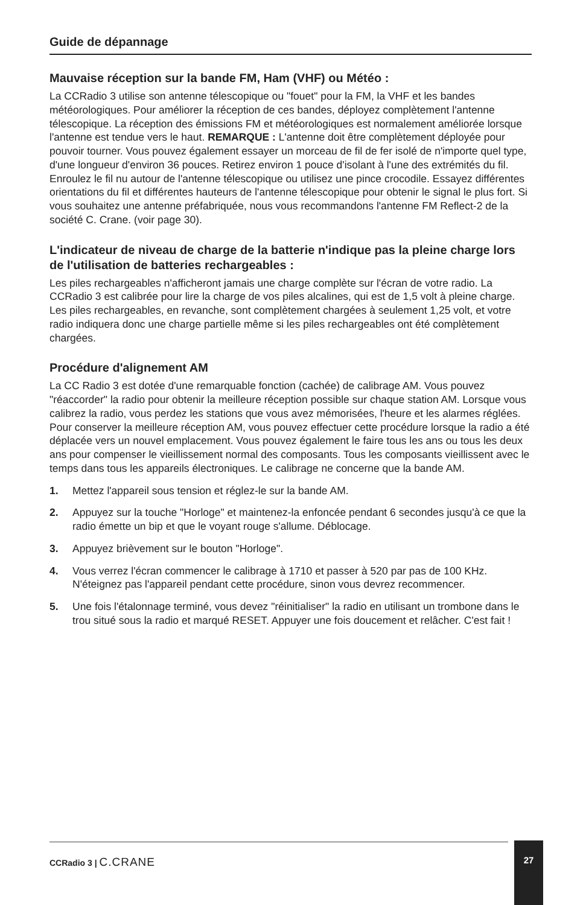Guide de dépannage
Mauvaise réception sur la bande FM, Ham (VHF) ou Météo :
La CCRadio 3 utilise son antenne télescopique ou "fouet" pour la FM, la VHF et les bandes météorologiques. Pour améliorer la réception de ces bandes, déployez complètement l'antenne télescopique. La réception des émissions FM et météorologiques est normalement améliorée lorsque l'antenne est tendue vers le haut. REMARQUE : L'antenne doit être complètement déployée pour pouvoir tourner. Vous pouvez également essayer un morceau de fil de fer isolé de n'importe quel type, d'une longueur d'environ 36 pouces. Retirez environ 1 pouce d'isolant à l'une des extrémités du fil. Enroulez le fil nu autour de l'antenne télescopique ou utilisez une pince crocodile. Essayez différentes orientations du fil et différentes hauteurs de l'antenne télescopique pour obtenir le signal le plus fort. Si vous souhaitez une antenne préfabriquée, nous vous recommandons l'antenne FM Reflect-2 de la société C. Crane. (voir page 30).
L'indicateur de niveau de charge de la batterie n'indique pas la pleine charge lors de l'utilisation de batteries rechargeables :
Les piles rechargeables n'afficheront jamais une charge complète sur l'écran de votre radio. La CCRadio 3 est calibrée pour lire la charge de vos piles alcalines, qui est de 1,5 volt à pleine charge. Les piles rechargeables, en revanche, sont complètement chargées à seulement 1,25 volt, et votre radio indiquera donc une charge partielle même si les piles rechargeables ont été complètement chargées.
Procédure d'alignement AM
La CC Radio 3 est dotée d'une remarquable fonction (cachée) de calibrage AM. Vous pouvez "réaccorder" la radio pour obtenir la meilleure réception possible sur chaque station AM. Lorsque vous calibrez la radio, vous perdez les stations que vous avez mémorisées, l'heure et les alarmes réglées. Pour conserver la meilleure réception AM, vous pouvez effectuer cette procédure lorsque la radio a été déplacée vers un nouvel emplacement. Vous pouvez également le faire tous les ans ou tous les deux ans pour compenser le vieillissement normal des composants. Tous les composants vieillissent avec le temps dans tous les appareils électroniques. Le calibrage ne concerne que la bande AM.
1. Mettez l'appareil sous tension et réglez-le sur la bande AM.
2. Appuyez sur la touche "Horloge" et maintenez-la enfoncée pendant 6 secondes jusqu'à ce que la radio émette un bip et que le voyant rouge s'allume. Déblocage.
3. Appuyez brièvement sur le bouton "Horloge".
4. Vous verrez l'écran commencer le calibrage à 1710 et passer à 520 par pas de 100 KHz. N'éteignez pas l'appareil pendant cette procédure, sinon vous devrez recommencer.
5. Une fois l'étalonnage terminé, vous devez "réinitialiser" la radio en utilisant un trombone dans le trou situé sous la radio et marqué RESET. Appuyer une fois doucement et relâcher. C'est fait !
CCRadio 3 | C.CRANE 27